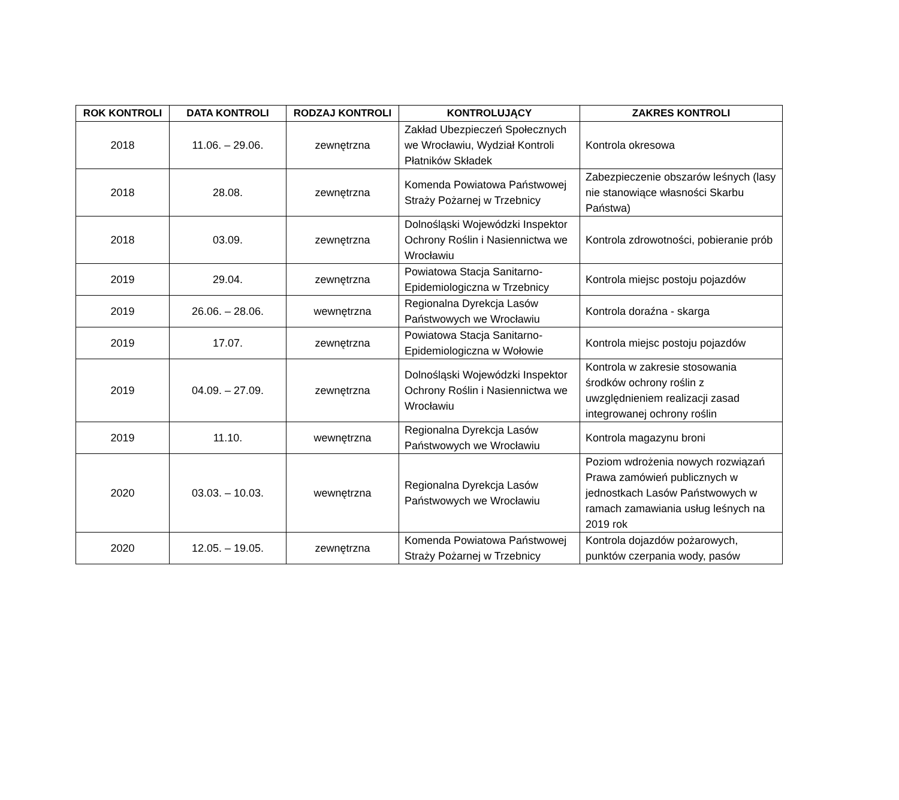| ROK KONTROLI | DATA KONTROLI | RODZAJ KONTROLI | KONTROLUJĄCY | ZAKRES KONTROLI |
| --- | --- | --- | --- | --- |
| 2018 | 11.06. – 29.06. | zewnętrzna | Zakład Ubezpieczeń Społecznych we Wrocławiu, Wydział Kontroli Płatników Składek | Kontrola okresowa |
| 2018 | 28.08. | zewnętrzna | Komenda Powiatowa Państwowej Straży Pożarnej w Trzebnicy | Zabezpieczenie obszarów leśnych (lasy nie stanowiące własności Skarbu Państwa) |
| 2018 | 03.09. | zewnętrzna | Dolnośląski Wojewódzki Inspektor Ochrony Roślin i Nasiennictwa we Wrocławiu | Kontrola zdrowotności, pobieranie prób |
| 2019 | 29.04. | zewnętrzna | Powiatowa Stacja Sanitarno-Epidemiologiczna w Trzebnicy | Kontrola miejsc postoju pojazdów |
| 2019 | 26.06. – 28.06. | wewnętrzna | Regionalna Dyrekcja Lasów Państwowych we Wrocławiu | Kontrola doraźna - skarga |
| 2019 | 17.07. | zewnętrzna | Powiatowa Stacja Sanitarno-Epidemiologiczna w Wołowie | Kontrola miejsc postoju pojazdów |
| 2019 | 04.09. – 27.09. | zewnętrzna | Dolnośląski Wojewódzki Inspektor Ochrony Roślin i Nasiennictwa we Wrocławiu | Kontrola w zakresie stosowania środków ochrony roślin z uwzględnieniem realizacji zasad integrowanej ochrony roślin |
| 2019 | 11.10. | wewnętrzna | Regionalna Dyrekcja Lasów Państwowych we Wrocławiu | Kontrola magazynu broni |
| 2020 | 03.03. – 10.03. | wewnętrzna | Regionalna Dyrekcja Lasów Państwowych we Wrocławiu | Poziom wdrożenia nowych rozwiązań Prawa zamówień publicznych w jednostkach Lasów Państwowych w ramach zamawiania usług leśnych na 2019 rok |
| 2020 | 12.05. – 19.05. | zewnętrzna | Komenda Powiatowa Państwowej Straży Pożarnej w Trzebnicy | Kontrola dojazdów pożarowych, punktów czerpania wody, pasów |